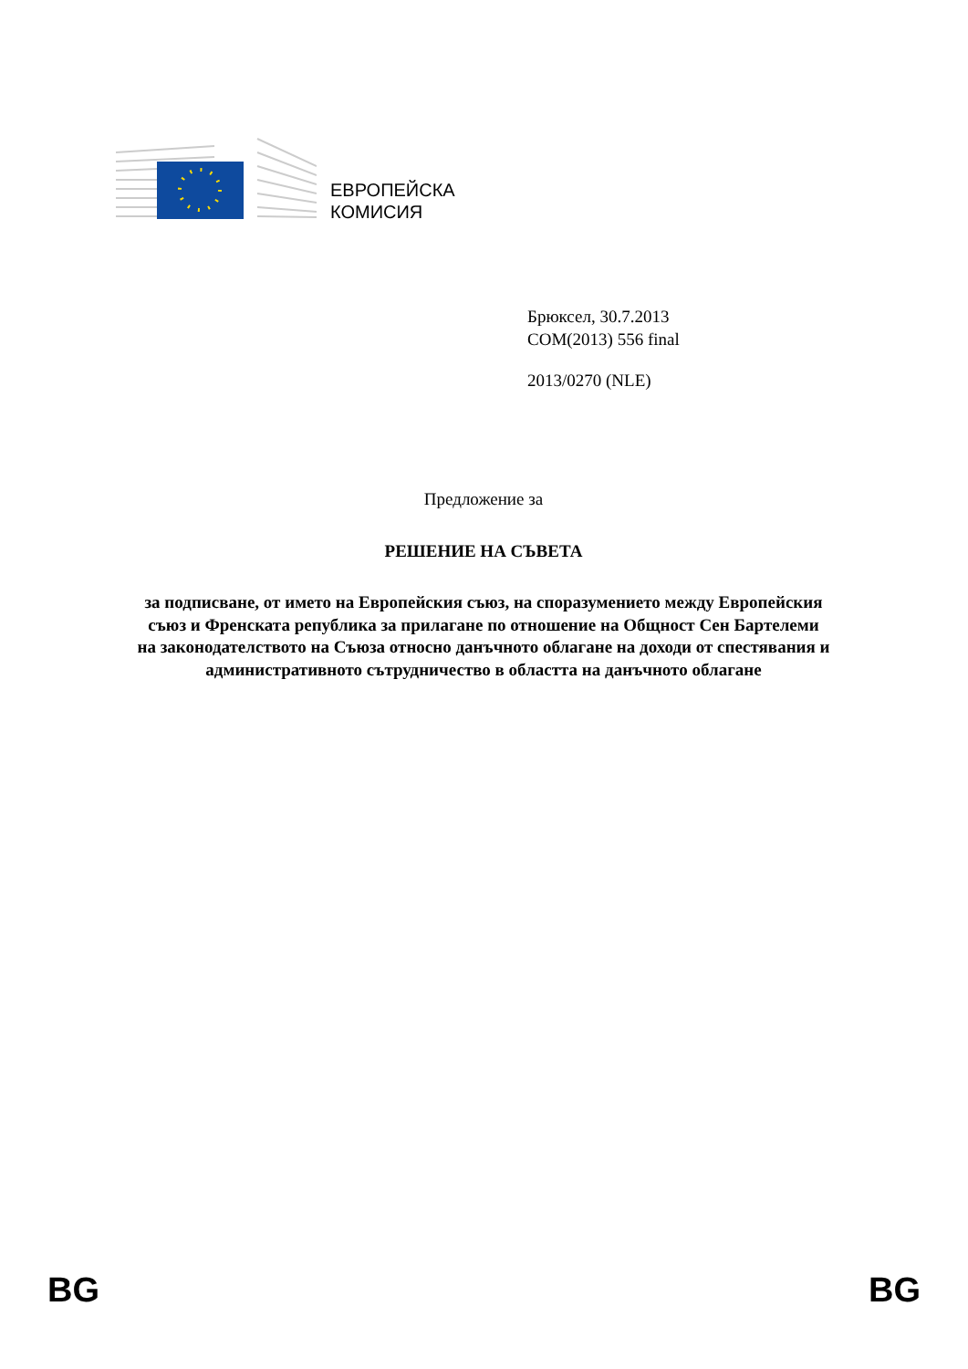ЕВРОПЕЙСКА
КОМИСИЯ
Брюксел, 30.7.2013
COM(2013) 556 final
2013/0270 (NLE)
Предложение за
РЕШЕНИЕ НА СЪВЕТА
за подписване, от името на Европейския съюз, на споразумението между Европейския съюз и Френската република за прилагане по отношение на Общност Сен Бартелеми на законодателството на Съюза относно данъчното облагане на доходи от спестявания и административното сътрудничество в областта на данъчното облагане
BG BG